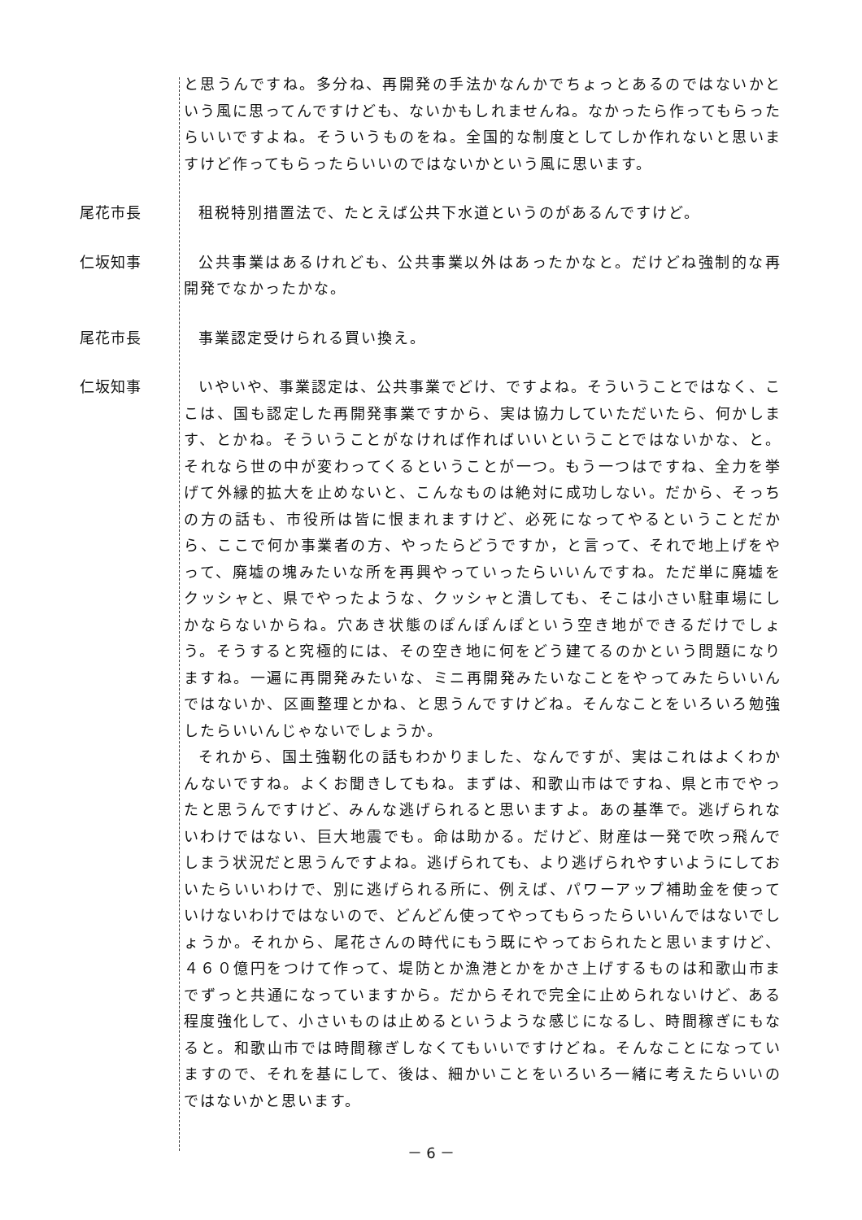と思うんですね。多分ね、再開発の手法かなんかでちょっとあるのではないかという風に思ってんですけども、ないかもしれませんね。なかったら作ってもらったらいいですよね。そういうものをね。全国的な制度としてしか作れないと思いますけど作ってもらったらいいのではないかという風に思います。
尾花市長 租税特別措置法で、たとえば公共下水道というのがあるんですけど。
仁坂知事 公共事業はあるけれども、公共事業以外はあったかなと。だけどね強制的な再開発でなかったかな。
尾花市長 事業認定受けられる買い換え。
仁坂知事 いやいや、事業認定は、公共事業でどけ、ですよね。そういうことではなく、ここは、国も認定した再開発事業ですから、実は協力していただいたら、何かします、とかね。そういうことがなければ作ればいいということではないかな、と。それなら世の中が変わってくるということが一つ。もう一つはですね、全力を挙げて外縁的拡大を止めないと、こんなものは絶対に成功しない。だから、そっちの方の話も、市役所は皆に恨まれますけど、必死になってやるということだから、ここで何か事業者の方、やったらどうですか，と言って、それで地上げをやって、廃墟の塊みたいな所を再興やっていったらいいんですね。ただ単に廃墟をクッシャと、県でやったような、クッシャと潰しても、そこは小さい駐車場にしかならないからね。穴あき状態のぽんぽんぽという空き地ができるだけでしょう。そうすると究極的には、その空き地に何をどう建てるのかという問題になりますね。一遍に再開発みたいな、ミニ再開発みたいなことをやってみたらいいんではないか、区画整理とかね、と思うんですけどね。そんなことをいろいろ勉強したらいいんじゃないでしょうか。
それから、国土強靭化の話もわかりました、なんですが、実はこれはよくわかんないですね。よくお聞きしてもね。まずは、和歌山市はですね、県と市でやったと思うんですけど、みんな逃げられると思いますよ。あの基準で。逃げられないわけではない、巨大地震でも。命は助かる。だけど、財産は一発で吹っ飛んでしまう状況だと思うんですよね。逃げられても、より逃げられやすいようにしておいたらいいわけで、別に逃げられる所に、例えば、パワーアップ補助金を使っていけないわけではないので、どんどん使ってやってもらったらいいんではないでしょうか。それから、尾花さんの時代にもう既にやっておられたと思いますけど、４６０億円をつけて作って、堤防とか漁港とかをかさ上げするものは和歌山市までずっと共通になっていますから。だからそれで完全に止められないけど、ある程度強化して、小さいものは止めるというような感じになるし、時間稼ぎにもなると。和歌山市では時間稼ぎしなくてもいいですけどね。そんなことになっていますので、それを基にして、後は、細かいことをいろいろ一緒に考えたらいいのではないかと思います。
－ 6 －